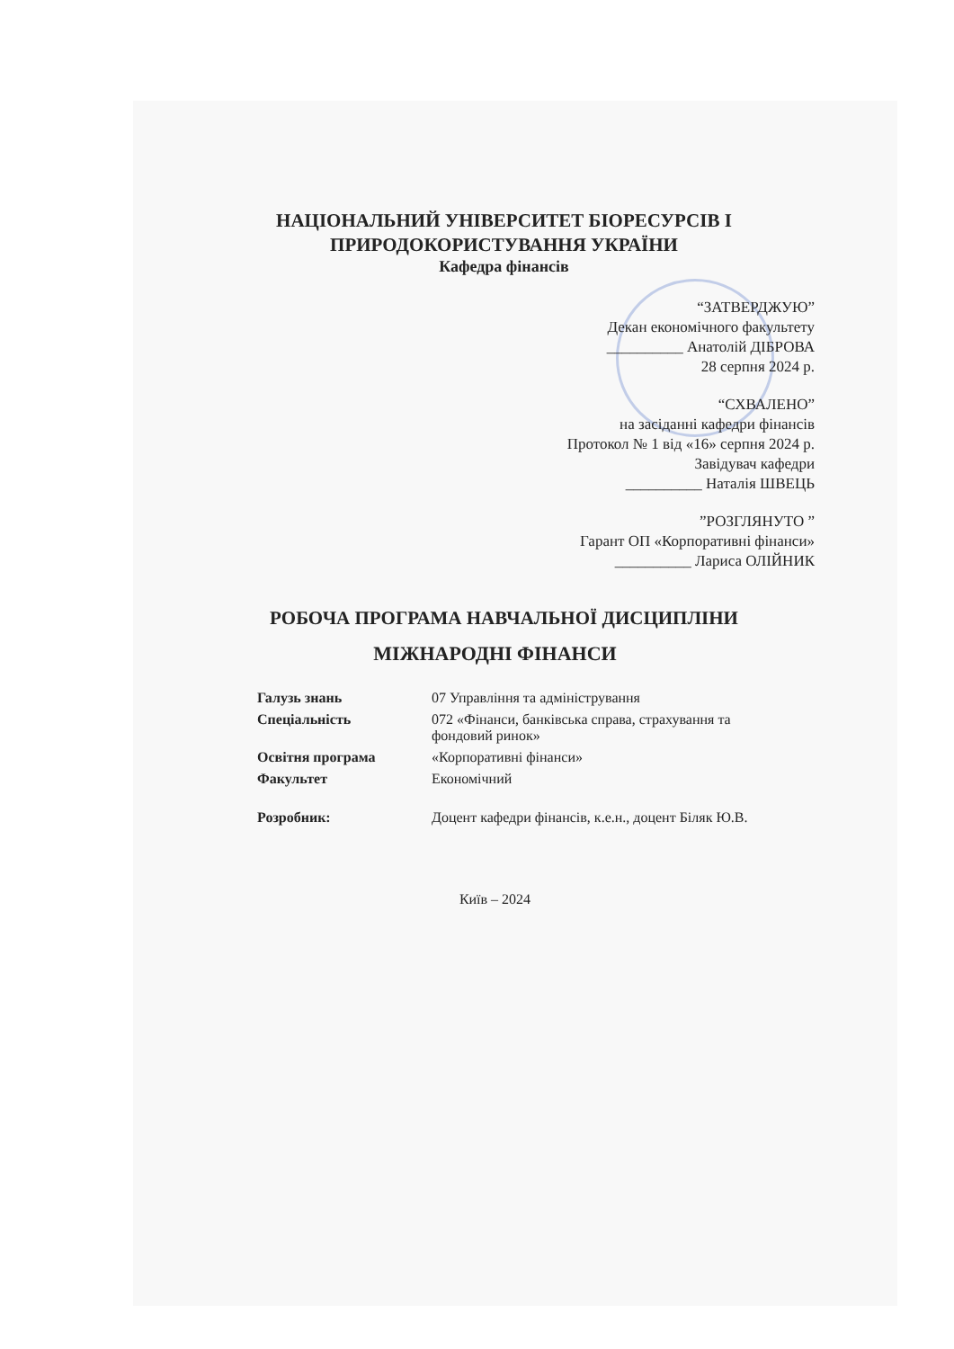НАЦІОНАЛЬНИЙ УНІВЕРСИТЕТ БІОРЕСУРСІВ І
ПРИРОДОКОРИСТУВАННЯ УКРАЇНИ
Кафедра фінансів
“ЗАТВЕРДЖУЮ”
Декан економічного факультету
__________ Анатолій ДІБРОВА
28 серпня 2024 р.
“СХВАЛЕНО”
на засіданні кафедри фінансів
Протокол № 1 від «16» серпня 2024 р.
Завідувач кафедри
__________ Наталія ШВЕЦЬ
”РОЗГЛЯНУТО ”
Гарант ОП «Корпоративні фінанси»
__________ Лариса ОЛІЙНИК
РОБОЧА ПРОГРАМА НАВЧАЛЬНОЇ ДИСЦИПЛІНИ
МІЖНАРОДНІ ФІНАНСИ
| Галузь знань | 07 Управління та адміністрування |
| Спеціальність | 072 «Фінанси, банківська справа, страхування та фондовий ринок» |
| Освітня програма | «Корпоративні фінанси» |
| Факультет | Економічний |
| Розробник: | Доцент кафедри фінансів, к.е.н., доцент Біляк Ю.В. |
Київ – 2024